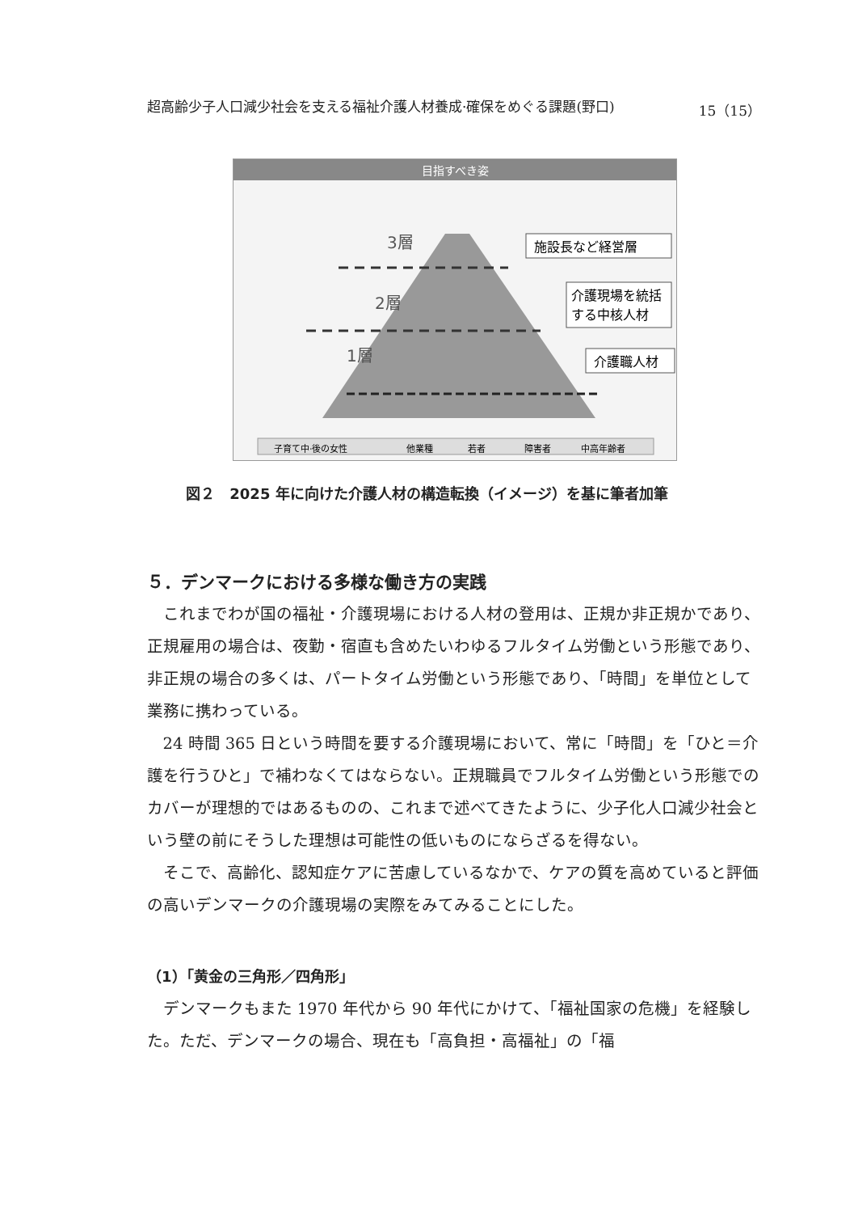超高齢少子人口減少社会を支える福祉介護人材養成·確保をめぐる課題(野口) 15（15）
目指すべき姿
3層
2層
1層
施設長など経営層
介護現場を統括
する中核人材
介護職人材
子育て中·後の女性
他業種
若者
障害者
中高年齢者
図２　2025 年に向けた介護人材の構造転換（イメージ）を基に筆者加筆
５．デンマークにおける多様な働き方の実践
これまでわが国の福祉・介護現場における人材の登用は、正規か非正規かであり、正規雇用の場合は、夜勤・宿直も含めたいわゆるフルタイム労働という形態であり、非正規の場合の多くは、パートタイム労働という形態であり、「時間」を単位として業務に携わっている。
24 時間 365 日という時間を要する介護現場において、常に「時間」を「ひと＝介護を行うひと」で補わなくてはならない。正規職員でフルタイム労働という形態でのカバーが理想的ではあるものの、これまで述べてきたように、少子化人口減少社会という壁の前にそうした理想は可能性の低いものにならざるを得ない。
そこで、高齢化、認知症ケアに苦慮しているなかで、ケアの質を高めていると評価の高いデンマークの介護現場の実際をみてみることにした。
（1）「黄金の三角形／四角形」
デンマークもまた 1970 年代から 90 年代にかけて、「福祉国家の危機」を経験した。ただ、デンマークの場合、現在も「高負担・高福祉」の「福